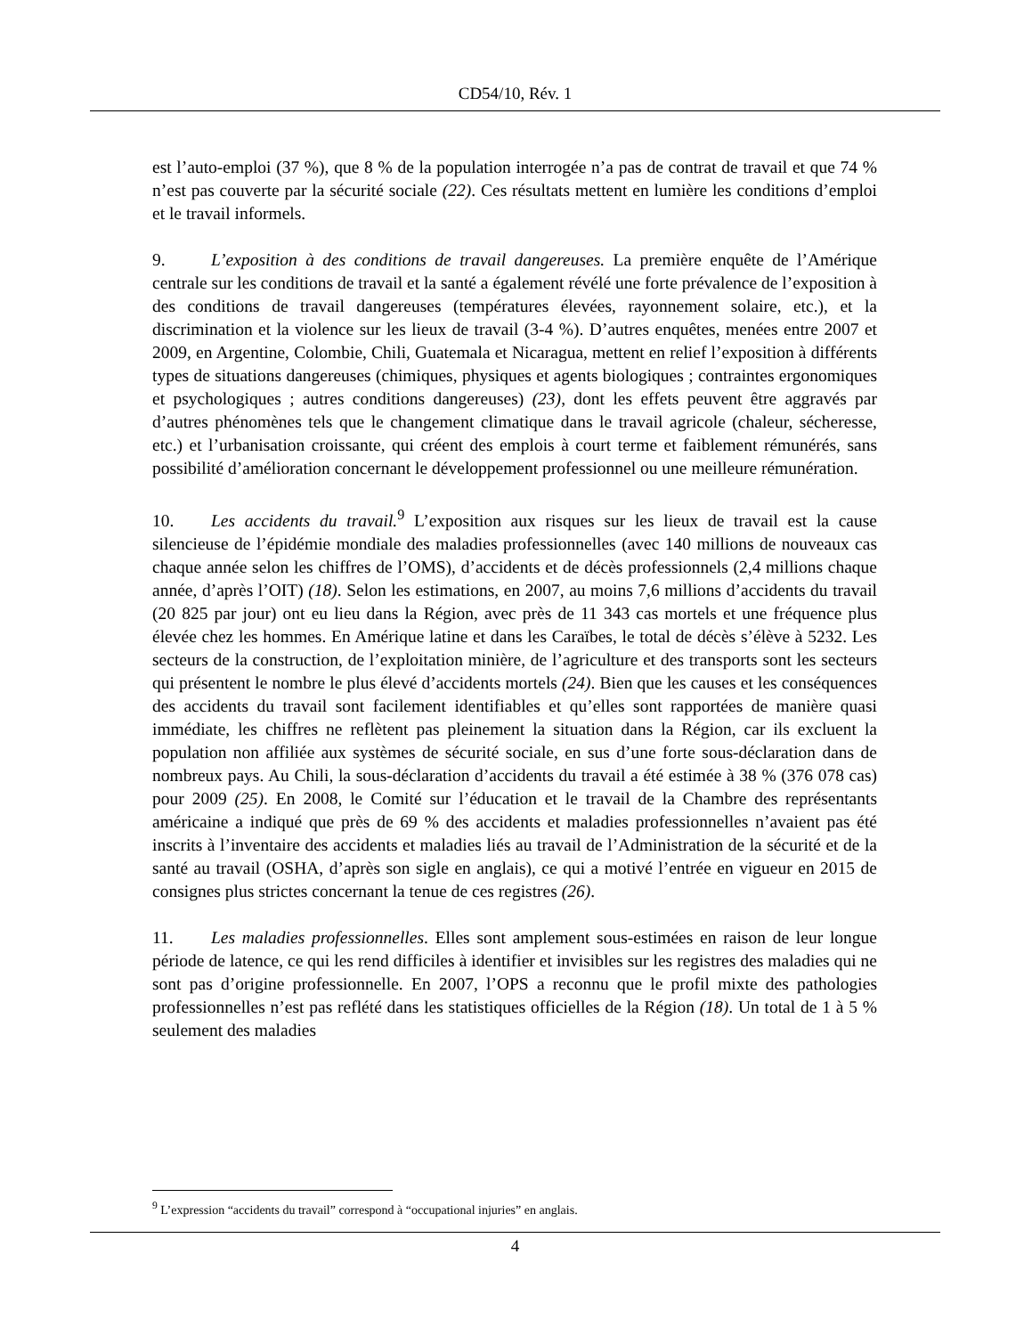CD54/10, Rév. 1
est l’auto-emploi (37 %), que 8 % de la population interrogée n’a pas de contrat de travail et que 74 % n’est pas couverte par la sécurité sociale (22). Ces résultats mettent en lumière les conditions d’emploi et le travail informels.
9. L’exposition à des conditions de travail dangereuses. La première enquête de l’Amérique centrale sur les conditions de travail et la santé a également révélé une forte prévalence de l’exposition à des conditions de travail dangereuses (températures élevées, rayonnement solaire, etc.), et la discrimination et la violence sur les lieux de travail (3-4 %). D’autres enquêtes, menées entre 2007 et 2009, en Argentine, Colombie, Chili, Guatemala et Nicaragua, mettent en relief l’exposition à différents types de situations dangereuses (chimiques, physiques et agents biologiques ; contraintes ergonomiques et psychologiques ; autres conditions dangereuses) (23), dont les effets peuvent être aggravés par d’autres phénomènes tels que le changement climatique dans le travail agricole (chaleur, sécheresse, etc.) et l’urbanisation croissante, qui créent des emplois à court terme et faiblement rémunérés, sans possibilité d’amélioration concernant le développement professionnel ou une meilleure rémunération.
10. Les accidents du travail.<sup>9</sup> L’exposition aux risques sur les lieux de travail est la cause silencieuse de l’épidémie mondiale des maladies professionnelles (avec 140 millions de nouveaux cas chaque année selon les chiffres de l’OMS), d’accidents et de décès professionnels (2,4 millions chaque année, d’après l’OIT) (18). Selon les estimations, en 2007, au moins 7,6 millions d’accidents du travail (20 825 par jour) ont eu lieu dans la Région, avec près de 11 343 cas mortels et une fréquence plus élevée chez les hommes. En Amérique latine et dans les Caraïbes, le total de décès s’élève à 5232. Les secteurs de la construction, de l’exploitation minière, de l’agriculture et des transports sont les secteurs qui présentent le nombre le plus élevé d’accidents mortels (24). Bien que les causes et les conséquences des accidents du travail sont facilement identifiables et qu’elles sont rapportées de manière quasi immédiate, les chiffres ne reflètent pas pleinement la situation dans la Région, car ils excluent la population non affiliée aux systèmes de sécurité sociale, en sus d’une forte sous-déclaration dans de nombreux pays. Au Chili, la sous-déclaration d’accidents du travail a été estimée à 38 % (376 078 cas) pour 2009 (25). En 2008, le Comité sur l’éducation et le travail de la Chambre des représentants américaine a indiqué que près de 69 % des accidents et maladies professionnelles n’avaient pas été inscrits à l’inventaire des accidents et maladies liés au travail de l’Administration de la sécurité et de la santé au travail (OSHA, d’après son sigle en anglais), ce qui a motivé l’entrée en vigueur en 2015 de consignes plus strictes concernant la tenue de ces registres (26).
11. Les maladies professionnelles. Elles sont amplement sous-estimées en raison de leur longue période de latence, ce qui les rend difficiles à identifier et invisibles sur les registres des maladies qui ne sont pas d’origine professionnelle. En 2007, l’OPS a reconnu que le profil mixte des pathologies professionnelles n’est pas reflété dans les statistiques officielles de la Région (18). Un total de 1 à 5 % seulement des maladies
<sup>9</sup> L’expression “accidents du travail” correspond à “occupational injuries” en anglais.
4